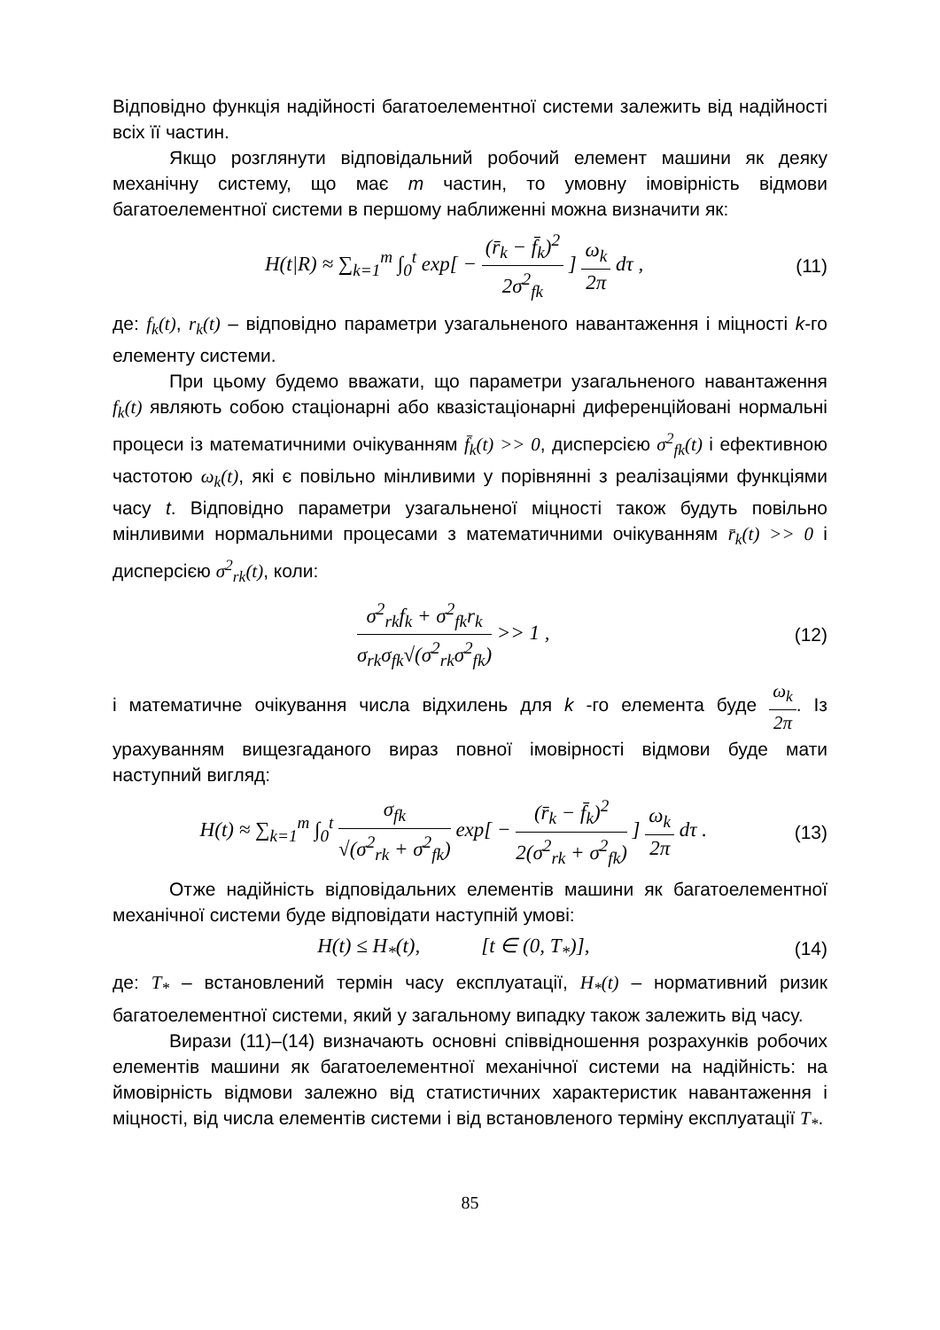Відповідно функція надійності багатоелементної системи залежить від надійності всіх її частин.
Якщо розглянути відповідальний робочий елемент машини як деяку механічну систему, що має m частин, то умовну імовірність відмови багатоелементної системи в першому наближенні можна визначити як:
H(t|R) ≈ ∑<sub>k=1</sub><sup>m</sup> ∫<sub>0</sub><sup>t</sup> exp[ − (r̄<sub>k</sub> − f̄<sub>k</sub>)<sup>2</sup> 2σ<sup>2</sup><sub>fk</sub> ] ω<sub>k</sub> 2π dτ ,
(11)
де: f<sub>k</sub>(t), r<sub>k</sub>(t) – відповідно параметри узагальненого навантаження і міцності k-го елементу системи.
При цьому будемо вважати, що параметри узагальненого навантаження f<sub>k</sub>(t) являють собою стаціонарні або квазістаціонарні диференційовані нормальні процеси із математичними очікуванням f̄<sub>k</sub>(t) >> 0, дисперсією σ<sup>2</sup><sub>fk</sub>(t) і ефективною частотою ω<sub>k</sub>(t), які є повільно мінливими у порівнянні з реалізаціями функціями часу t. Відповідно параметри узагальненої міцності також будуть повільно мінливими нормальними процесами з математичними очікуванням r̄<sub>k</sub>(t) >> 0 і дисперсією σ<sup>2</sup><sub>rk</sub>(t), коли:
σ<sup>2</sup><sub>rk</sub>f<sub>k</sub> + σ<sup>2</sup><sub>fk</sub>r<sub>k</sub> σ<sub>rk</sub>σ<sub>fk</sub>√(σ<sup>2</sup><sub>rk</sub>σ<sup>2</sup><sub>fk</sub>) >> 1 ,
(12)
і математичне очікування числа відхилень для k -го елемента буде ω<sub>k</sub> 2π. Із урахуванням вищезгаданого вираз повної імовірності відмови буде мати наступний вигляд:
H(t) ≈ ∑<sub>k=1</sub><sup>m</sup> ∫<sub>0</sub><sup>t</sup> σ<sub>fk</sub> √(σ<sup>2</sup><sub>rk</sub> + σ<sup>2</sup><sub>fk</sub>) exp[ − (r̄<sub>k</sub> − f̄<sub>k</sub>)<sup>2</sup> 2(σ<sup>2</sup><sub>rk</sub> + σ<sup>2</sup><sub>fk</sub>) ] ω<sub>k</sub> 2π dτ .
(13)
Отже надійність відповідальних елементів машини як багатоелементної механічної системи буде відповідати наступній умові:
H(t) ≤ H<sub>*</sub>(t), [t ∈ (0, T<sub>*</sub>)],
(14)
де: T<sub>*</sub> – встановлений термін часу експлуатації, H<sub>*</sub>(t) – нормативний ризик багатоелементної системи, який у загальному випадку також залежить від часу.
Вирази (11)–(14) визначають основні співвідношення розрахунків робочих елементів машини як багатоелементної механічної системи на надійність: на ймовірність відмови залежно від статистичних характеристик навантаження і міцності, від числа елементів системи і від встановленого терміну експлуатації T<sub>*</sub>.
85